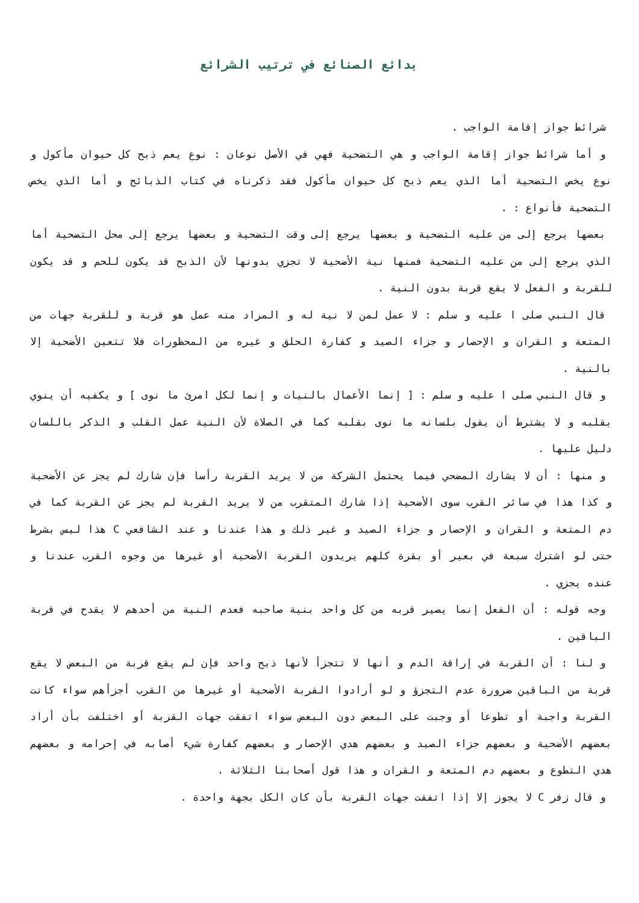بدائع الصنائع في ترتيب الشرائع
شرائط جواز إقامة الواجب .
و أما شرائط جواز إقامة الواجب و هي التضحية فهي في الأصل نوعان : نوع يعم ذبح كل حيوان مأكول و نوع يخص التضحية أما الذي يعم ذبح كل حيوان مأكول فقد ذكرناه في كتاب الذبائح و أما الذي يخص التضحية فأنواع : .
بعضها يرجع إلى من عليه التضحية و بعضها يرجع إلى وقت التضحية و بعضها يرجع إلى محل التضحية أما الذي يرجع إلى من عليه التضحية فمنها نية الأضحية لا تجزي بدونها لأن الذبح قد يكون للحم و قد يكون للقربة و الفعل لا يقع قربة بدون النية .
قال النبي صلى ا عليه و سلم : لا عمل لمن لا نية له و المراد منه عمل هو قربة و للقربة جهات من المتعة و القران و الإحصار و جزاء الصيد و كفارة الحلق و غيره من المحظورات فلا تتعين الأضحية إلا بالنية .
و قال النبي صلى ا عليه و سلم : [ إنما الأعمال بالنيات و إنما لكل امرئ ما نوى ] و يكفيه أن ينوي بقلبه و لا يشترط أن يقول بلسانه ما نوى بقلبه كما في الصلاة لأن النية عمل القلب و الذكر باللسان دليل عليها .
و منها : أن لا يشارك المضحي فيما يحتمل الشركة من لا يريد القربة رأسا فإن شارك لم يجز عن الأضحية و كذا هذا في سائر القرب سوى الأضحية إذا شارك المتقرب من لا يريد القربة لم يجز عن القربة كما في دم المتعة و القران و الإحصار و جزاء الصيد و غير ذلك و هذا عندنا و عند الشافعي C هذا ليس بشرط حتى لو اشترك سبعة في بعير أو بقرة كلهم يريدون القربة الأضحية أو غيرها من وجوه القرب عندنا و عنده يجزي .
وجه قوله : أن الفعل إنما يصير قربه من كل واحد بنية صاحبه فعدم النية من أحدهم لا يقدح في قربة الباقين .
و لنا : أن القربة في إراقة الدم و أنها لا تتجزأ لأنها ذبح واحد فإن لم يقع قربة من البعض لا يقع قربة من الباقين ضرورة عدم التجزؤ و لو أرادوا القربة الأضحية أو غيرها من القرب أجزأهم سواء كانت القربة واجبة أو تطوعا أو وجبت على البعض دون البعض سواء اتفقت جهات القربة أو اختلفت بأن أراد بعضهم الأضحية و بعضهم جزاء الصيد و بعضهم هدي الإحصار و بعضهم كفارة شيء أصابه في إحرامه و بعضهم هدي التطوع و بعضهم دم المتعة و القران و هذا قول أصحابنا الثلاثة .
و قال زفر C لا يجوز إلا إذا اتفقت جهات القربة بأن كان الكل بجهة واحدة .